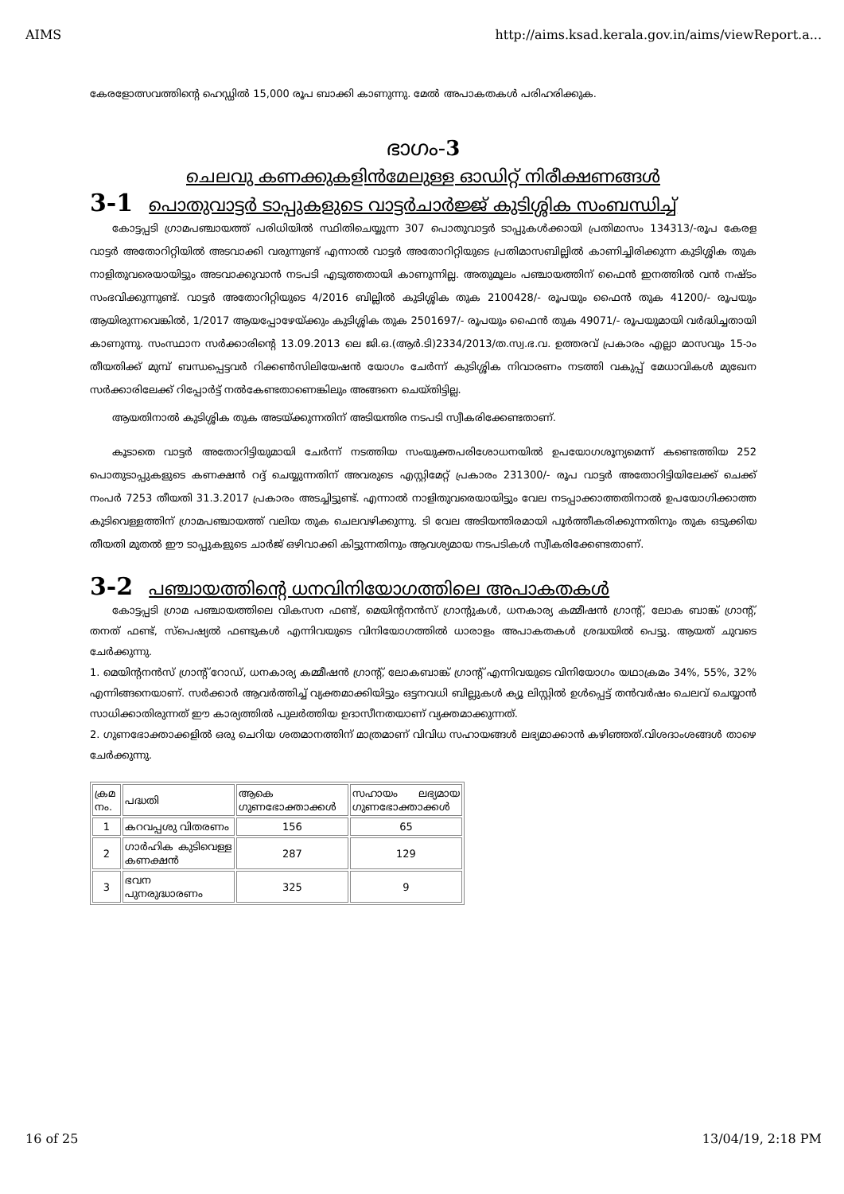AIMS http://aims.ksad.kerala.gov.in/aims/viewReport.a...
കേരളോത്സവത്തിന്റെ ഹെഡ്ഡിൽ 15,000 രൂപ ബാക്കി കാണുന്നു. മേൽ അപാകതകൾ പരിഹരിക്കുക.
ഭാഗം-3
ചെലവു കണക്കുകളിൻമേലുള്ള ഓഡിറ്റ് നിരീക്ഷണങ്ങൾ
3-1 പൊതുവാട്ടർ ടാപ്പുകളുടെ വാട്ടർചാർജ്ജ് കുടിശ്ശിക സംബന്ധിച്ച്
കോട്ടപ്പടി ഗ്രാമപഞ്ചായത്ത് പരിധിയിൽ സ്ഥിതിചെയ്യുന്ന 307 പൊതുവാട്ടർ ടാപ്പുകൾക്കായി പ്രതിമാസം 134313/-രൂപ കേരള വാട്ടർ അതോറിറ്റിയിൽ അടവാക്കി വരുന്നുണ്ട് എന്നാൽ വാട്ടർ അതോറിറ്റിയുടെ പ്രതിമാസബില്ലിൽ കാണിച്ചിരിക്കുന്ന കുടിശ്ശിക തുക നാളിതുവരെയായിട്ടും അടവാക്കുവാൻ നടപടി എടുത്തതായി കാണുന്നില്ല. അതുമൂലം പഞ്ചായത്തിന് ഫൈൻ ഇനത്തിൽ വൻ നഷ്ടം സംഭവിക്കുന്നുണ്ട്. വാട്ടർ അതോറിറ്റിയുടെ 4/2016 ബില്ലിൽ കുടിശ്ശിക തുക 2100428/- രൂപയും ഫൈൻ തുക 41200/- രൂപയും ആയിരുന്നവെങ്കിൽ, 1/2017 ആയപ്പോഴേയ്ക്കും കുടിശ്ശിക തുക 2501697/- രൂപയും ഫൈൻ തുക 49071/- രൂപയുമായി വർദ്ധിച്ചതായി കാണുന്നു. സംസ്ഥാന സർക്കാരിന്റെ 13.09.2013 ലെ ജി.ഒ.(ആർ.ടി)2334/2013/ത.സ്വ.ഭ.വ. ഉത്തരവ് പ്രകാരം എല്ലാ മാസവും 15-ാം തീയതിക്ക് മുമ്പ് ബന്ധപ്പെട്ടവർ റിക്കൺസിലിയേഷൻ യോഗം ചേർന്ന് കുടിശ്ശിക നിവാരണം നടത്തി വകുപ്പ് മേധാവികൾ മുഖേന സർക്കാരിലേക്ക് റിപ്പോർട്ട് നൽകേണ്ടതാണെങ്കിലും അങ്ങനെ ചെയ്തിട്ടില്ല.
ആയതിനാൽ കുടിശ്ശിക തുക അടയ്ക്കുന്നതിന് അടിയന്തിര നടപടി സ്വീകരിക്കേണ്ടതാണ്.
കൂടാതെ വാട്ടർ അതോറിട്ടിയുമായി ചേർന്ന് നടത്തിയ സംയുക്തപരിശോധനയിൽ ഉപയോഗശൂന്യമെന്ന് കണ്ടെത്തിയ 252 പൊതുടാപ്പുകളുടെ കണക്ഷൻ റദ്ദ് ചെയ്യുന്നതിന് അവരുടെ എസ്റ്റിമേറ്റ് പ്രകാരം 231300/- രൂപ വാട്ടർ അതോറിട്ടിയിലേക്ക് ചെക്ക് നംപർ 7253 തീയതി 31.3.2017 പ്രകാരം അടച്ചിട്ടുണ്ട്. എന്നാൽ നാളിതുവരെയായിട്ടും വേല നടപ്പാക്കാത്തതിനാൽ ഉപയോഗിക്കാത്ത കുടിവെള്ളത്തിന് ഗ്രാമപഞ്ചായത്ത് വലിയ തുക ചെലവഴിക്കുന്നു. ടി വേല അടിയന്തിരമായി പൂർത്തീകരിക്കുന്നതിനും തുക ഒടുക്കിയ തീയതി മുതൽ ഈ ടാപ്പുകളുടെ ചാർജ് ഒഴിവാക്കി കിട്ടുന്നതിനും ആവശ്യമായ നടപടികൾ സ്വീകരിക്കേണ്ടതാണ്.
3-2 പഞ്ചായത്തിന്റെ ധനവിനിയോഗത്തിലെ അപാകതകൾ
കോട്ടപ്പടി ഗ്രാമ പഞ്ചായത്തിലെ വികസന ഫണ്ട്, മെയിന്റനൻസ് ഗ്രാന്റുകൾ, ധനകാര്യ കമ്മീഷൻ ഗ്രാന്റ്, ലോക ബാങ്ക് ഗ്രാന്റ്, തനത് ഫണ്ട്, സ്പെഷ്യൽ ഫണ്ടുകൾ എന്നിവയുടെ വിനിയോഗത്തിൽ ധാരാളം അപാകതകൾ ശ്രദ്ധയിൽ പെട്ടു. ആയത് ചുവടെ ചേർക്കുന്നു.
1. മെയിന്റനൻസ് ഗ്രാന്റ് റോഡ്, ധനകാര്യ കമ്മീഷൻ ഗ്രാന്റ്, ലോകബാങ്ക് ഗ്രാന്റ് എന്നിവയുടെ വിനിയോഗം യഥാക്രമം 34%, 55%, 32% എന്നിങ്ങനെയാണ്. സർക്കാർ ആവർത്തിച്ച് വ്യക്തമാക്കിയിട്ടും ഒട്ടനവധി ബില്ലുകൾ ക്യൂ ലിസ്റ്റിൽ ഉൾപ്പെട്ട് തൻവർഷം ചെലവ് ചെയ്യാൻ സാധിക്കാതിരുന്നത് ഈ കാര്യത്തിൽ പുലർത്തിയ ഉദാസീനതയാണ് വ്യക്തമാക്കുന്നത്.
2. ഗുണഭോക്താക്കളിൽ ഒരു ചെറിയ ശതമാനത്തിന് മാത്രമാണ് വിവിധ സഹായങ്ങൾ ലഭ്യമാക്കാൻ കഴിഞ്ഞത്.വിശദാംശങ്ങൾ താഴെ ചേർക്കുന്നു.
| ക്രമ നം. | പദ്ധതി | ആകെ ഗുണഭോക്താക്കൾ | സഹായം ലഭ്യമായ ഗുണഭോക്താക്കൾ |
| --- | --- | --- | --- |
| 1 | കറവപ്പശു വിതരണം | 156 | 65 |
| 2 | ഗാർഹിക കുടിവെള്ള കണക്ഷൻ | 287 | 129 |
| 3 | ഭവന പുനരുദ്ധാരണം | 325 | 9 |
16 of 25 13/04/19, 2:18 PM